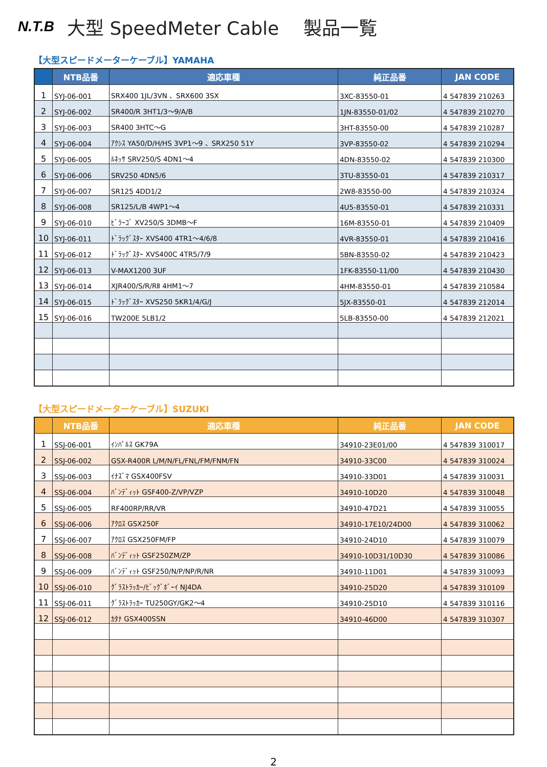N.T.B
大型 SpeedMeter Cable　 製品一覧
【大型スピードメーターケーブル】YAMAHA
| | NTB品番 | 適応車種 | 純正品番 | JAN CODE |
| --- | --- | --- | --- | --- |
| 1 | SYJ-06-001 | SRX400 1JL/3VN 、SRX600 3SX | 3XC-83550-01 | 4 547839 210263 |
| 2 | SYJ-06-002 | SR400/R 3HT1/3～9/A/B | 1JN-83550-01/02 | 4 547839 210270 |
| 3 | SYJ-06-003 | SR400 3HTC～G | 3HT-83550-00 | 4 547839 210287 |
| 4 | SYJ-06-004 | ｱｸｼｽ YA50/D/H/HS 3VP1～9 、SRX250 51Y | 3VP-83550-02 | 4 547839 210294 |
| 5 | SYJ-06-005 | ﾙﾈｯｻ SRV250/S 4DN1～4 | 4DN-83550-02 | 4 547839 210300 |
| 6 | SYJ-06-006 | SRV250 4DN5/6 | 3TU-83550-01 | 4 547839 210317 |
| 7 | SYJ-06-007 | SR125 4DD1/2 | 2W8-83550-00 | 4 547839 210324 |
| 8 | SYJ-06-008 | SR125/L/B 4WP1～4 | 4U5-83550-01 | 4 547839 210331 |
| 9 | SYJ-06-010 | ﾋﾞﾗｰｺﾞ XV250/S 3DMB～F | 16M-83550-01 | 4 547839 210409 |
| 10 | SYJ-06-011 | ﾄﾞﾗｯｸﾞｽﾀｰ XVS400 4TR1～4/6/8 | 4VR-83550-01 | 4 547839 210416 |
| 11 | SYJ-06-012 | ﾄﾞﾗｯｸﾞｽﾀｰ XVS400C 4TR5/7/9 | 5BN-83550-02 | 4 547839 210423 |
| 12 | SYJ-06-013 | V-MAX1200 3UF | 1FK-83550-11/00 | 4 547839 210430 |
| 13 | SYJ-06-014 | XJR400/S/R/RⅡ 4HM1～7 | 4HM-83550-01 | 4 547839 210584 |
| 14 | SYJ-06-015 | ﾄﾞﾗｯｸﾞｽﾀｰ XVS250 5KR1/4/G/J | 5JX-83550-01 | 4 547839 212014 |
| 15 | SYJ-06-016 | TW200E 5LB1/2 | 5LB-83550-00 | 4 547839 212021 |
【大型スピードメーターケーブル】SUZUKI
| | NTB品番 | 適応車種 | 純正品番 | JAN CODE |
| --- | --- | --- | --- | --- |
| 1 | SSJ-06-001 | ｲﾝﾊﾟﾙｽ GK79A | 34910-23E01/00 | 4 547839 310017 |
| 2 | SSJ-06-002 | GSX-R400R L/M/N/FL/FNL/FM/FNM/FN | 34910-33C00 | 4 547839 310024 |
| 3 | SSJ-06-003 | ｲﾅｽﾞﾏ GSX400FSV | 34910-33D01 | 4 547839 310031 |
| 4 | SSJ-06-004 | ﾊﾞﾝﾃﾞｨｯﾄ GSF400-Z/VP/VZP | 34910-10D20 | 4 547839 310048 |
| 5 | SSJ-06-005 | RF400RP/RR/VR | 34910-47D21 | 4 547839 310055 |
| 6 | SSJ-06-006 | ｱｸﾛｽ GSX250F | 34910-17E10/24D00 | 4 547839 310062 |
| 7 | SSJ-06-007 | ｱｸﾛｽ GSX250FM/FP | 34910-24D10 | 4 547839 310079 |
| 8 | SSJ-06-008 | ﾊﾞﾝﾃﾞｨｯﾄ GSF250ZM/ZP | 34910-10D31/10D30 | 4 547839 310086 |
| 9 | SSJ-06-009 | ﾊﾞﾝﾃﾞｨｯﾄ GSF250/N/P/NP/R/NR | 34910-11D01 | 4 547839 310093 |
| 10 | SSJ-06-010 | ｸﾞﾗｽﾄﾗｯｶｰ/ﾋﾞｯｸﾞﾎﾞｰｲ NJ4DA | 34910-25D20 | 4 547839 310109 |
| 11 | SSJ-06-011 | ｸﾞﾗｽﾄﾗｯｶｰ TU250GY/GK2～4 | 34910-25D10 | 4 547839 310116 |
| 12 | SSJ-06-012 | ｶﾀﾅ GSX400SSN | 34910-46D00 | 4 547839 310307 |
2